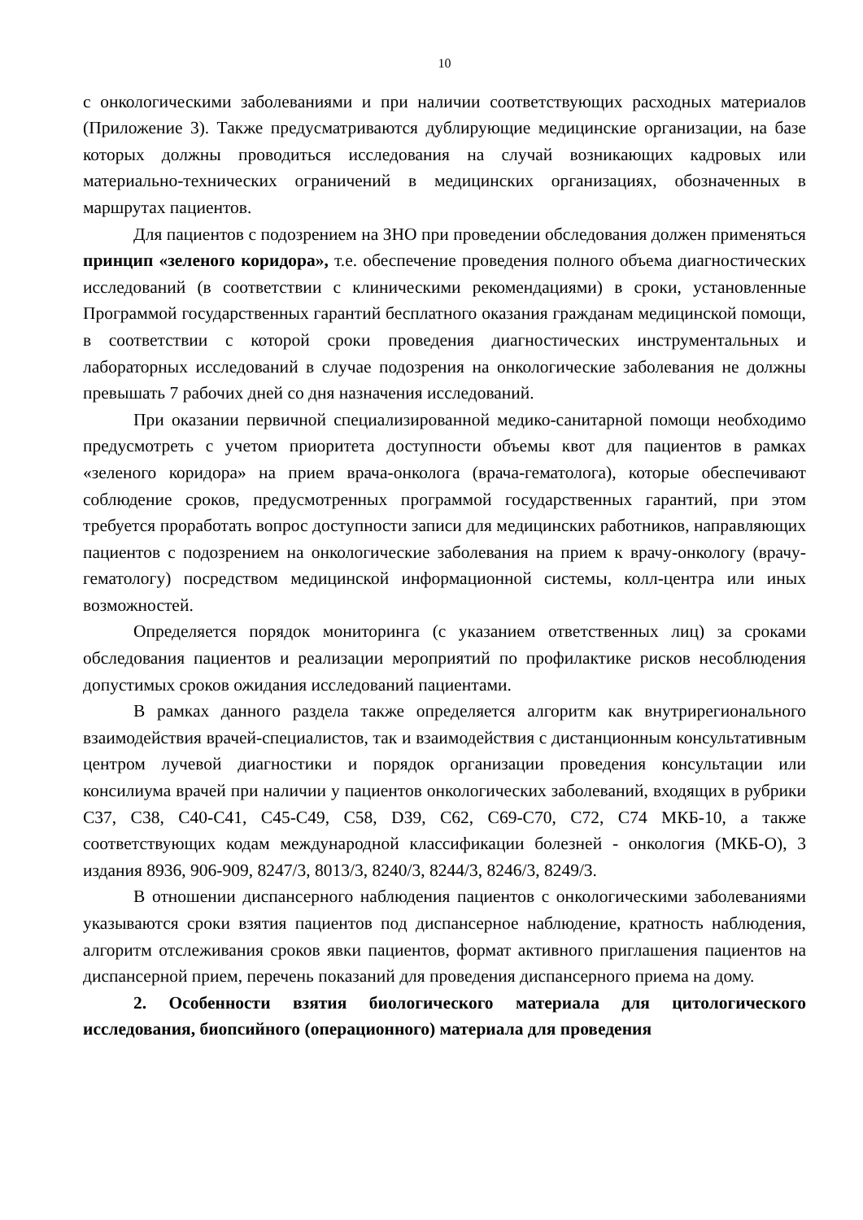10
с онкологическими заболеваниями и при наличии соответствующих расходных материалов (Приложение 3). Также предусматриваются дублирующие медицинские организации, на базе которых должны проводиться исследования на случай возникающих кадровых или материально-технических ограничений в медицинских организациях, обозначенных в маршрутах пациентов.
Для пациентов с подозрением на ЗНО при проведении обследования должен применяться принцип «зеленого коридора», т.е. обеспечение проведения полного объема диагностических исследований (в соответствии с клиническими рекомендациями) в сроки, установленные Программой государственных гарантий бесплатного оказания гражданам медицинской помощи, в соответствии с которой сроки проведения диагностических инструментальных и лабораторных исследований в случае подозрения на онкологические заболевания не должны превышать 7 рабочих дней со дня назначения исследований.
При оказании первичной специализированной медико-санитарной помощи необходимо предусмотреть с учетом приоритета доступности объемы квот для пациентов в рамках «зеленого коридора» на прием врача-онколога (врача-гематолога), которые обеспечивают соблюдение сроков, предусмотренных программой государственных гарантий, при этом требуется проработать вопрос доступности записи для медицинских работников, направляющих пациентов с подозрением на онкологические заболевания на прием к врачу-онкологу (врачу-гематологу) посредством медицинской информационной системы, колл-центра или иных возможностей.
Определяется порядок мониторинга (с указанием ответственных лиц) за сроками обследования пациентов и реализации мероприятий по профилактике рисков несоблюдения допустимых сроков ожидания исследований пациентами.
В рамках данного раздела также определяется алгоритм как внутрирегионального взаимодействия врачей-специалистов, так и взаимодействия с дистанционным консультативным центром лучевой диагностики и порядок организации проведения консультации или консилиума врачей при наличии у пациентов онкологических заболеваний, входящих в рубрики С37, С38, С40-С41, С45-С49, С58, D39, С62, С69-С70, С72, С74 МКБ-10, а также соответствующих кодам международной классификации болезней - онкология (МКБ-О), 3 издания 8936, 906-909, 8247/3, 8013/3, 8240/3, 8244/3, 8246/3, 8249/3.
В отношении диспансерного наблюдения пациентов с онкологическими заболеваниями указываются сроки взятия пациентов под диспансерное наблюдение, кратность наблюдения, алгоритм отслеживания сроков явки пациентов, формат активного приглашения пациентов на диспансерной прием, перечень показаний для проведения диспансерного приема на дому.
2. Особенности взятия биологического материала для цитологического исследования, биопсийного (операционного) материала для проведения